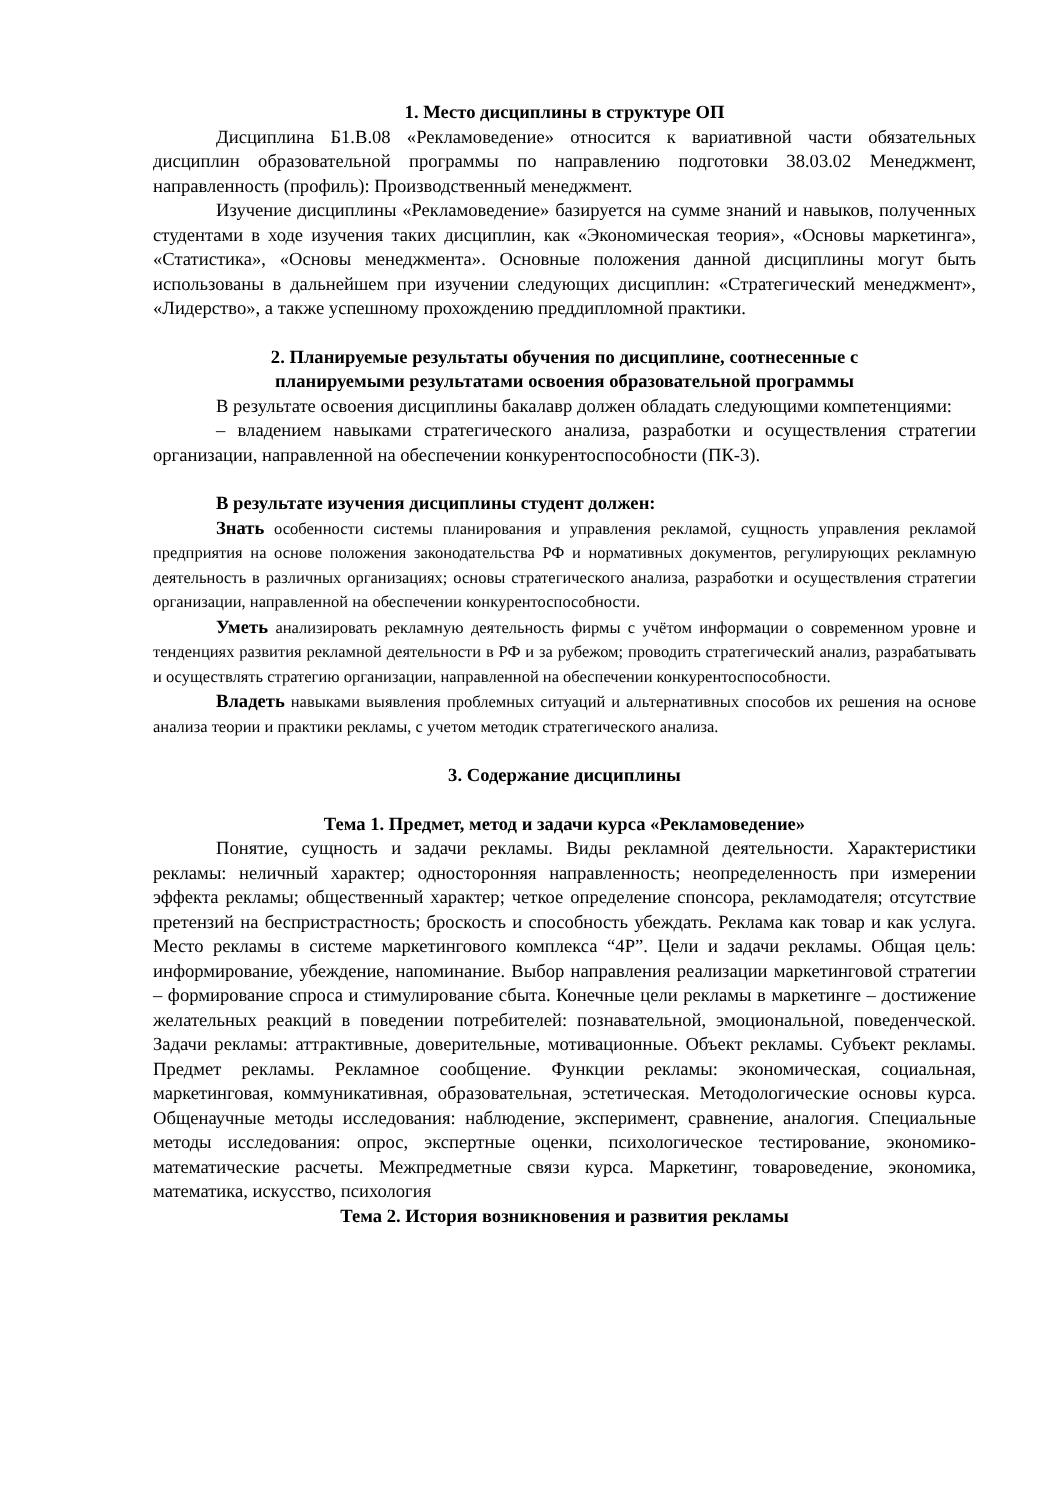1. Место дисциплины в структуре ОП
Дисциплина Б1.В.08 «Рекламоведение» относится к вариативной части обязательных дисциплин образовательной программы по направлению подготовки 38.03.02 Менеджмент, направленность (профиль): Производственный менеджмент.
Изучение дисциплины «Рекламоведение» базируется на сумме знаний и навыков, полученных студентами в ходе изучения таких дисциплин, как «Экономическая теория», «Основы маркетинга», «Статистика», «Основы менеджмента». Основные положения данной дисциплины могут быть использованы в дальнейшем при изучении следующих дисциплин: «Стратегический менеджмент», «Лидерство», а также успешному прохождению преддипломной практики.
2. Планируемые результаты обучения по дисциплине, соотнесенные с
планируемыми результатами освоения образовательной программы
В результате освоения дисциплины бакалавр должен обладать следующими компетенциями:
– владением навыками стратегического анализа, разработки и осуществления стратегии организации, направленной на обеспечении конкурентоспособности (ПК-3).
В результате изучения дисциплины студент должен:
Знать особенности системы планирования и управления рекламой, сущность управления рекламой предприятия на основе положения законодательства РФ и нормативных документов, регулирующих рекламную деятельность в различных организациях; основы стратегического анализа, разработки и осуществления стратегии организации, направленной на обеспечении конкурентоспособности.
Уметь анализировать рекламную деятельность фирмы с учётом информации о современном уровне и тенденциях развития рекламной деятельности в РФ и за рубежом; проводить стратегический анализ, разрабатывать и осуществлять стратегию организации, направленной на обеспечении конкурентоспособности.
Владеть навыками выявления проблемных ситуаций и альтернативных способов их решения на основе анализа теории и практики рекламы, с учетом методик стратегического анализа.
3. Содержание дисциплины
Тема 1. Предмет, метод и задачи курса «Рекламоведение»
Понятие, сущность и задачи рекламы. Виды рекламной деятельности. Характеристики рекламы: неличный характер; односторонняя направленность; неопределенность при измерении эффекта рекламы; общественный характер; четкое определение спонсора, рекламодателя; отсутствие претензий на беспристрастность; броскость и способность убеждать. Реклама как товар и как услуга. Место рекламы в системе маркетингового комплекса “4P”. Цели и задачи рекламы. Общая цель: информирование, убеждение, напоминание. Выбор направления реализации маркетинговой стратегии – формирование спроса и стимулирование сбыта. Конечные цели рекламы в маркетинге – достижение желательных реакций в поведении потребителей: познавательной, эмоциональной, поведенческой. Задачи рекламы: аттрактивные, доверительные, мотивационные. Объект рекламы. Субъект рекламы. Предмет рекламы. Рекламное сообщение. Функции рекламы: экономическая, социальная, маркетинговая, коммуникативная, образовательная, эстетическая. Методологические основы курса. Общенаучные методы исследования: наблюдение, эксперимент, сравнение, аналогия. Специальные методы исследования: опрос, экспертные оценки, психологическое тестирование, экономико-математические расчеты. Межпредметные связи курса. Маркетинг, товароведение, экономика, математика, искусство, психология
Тема 2. История возникновения и развития рекламы